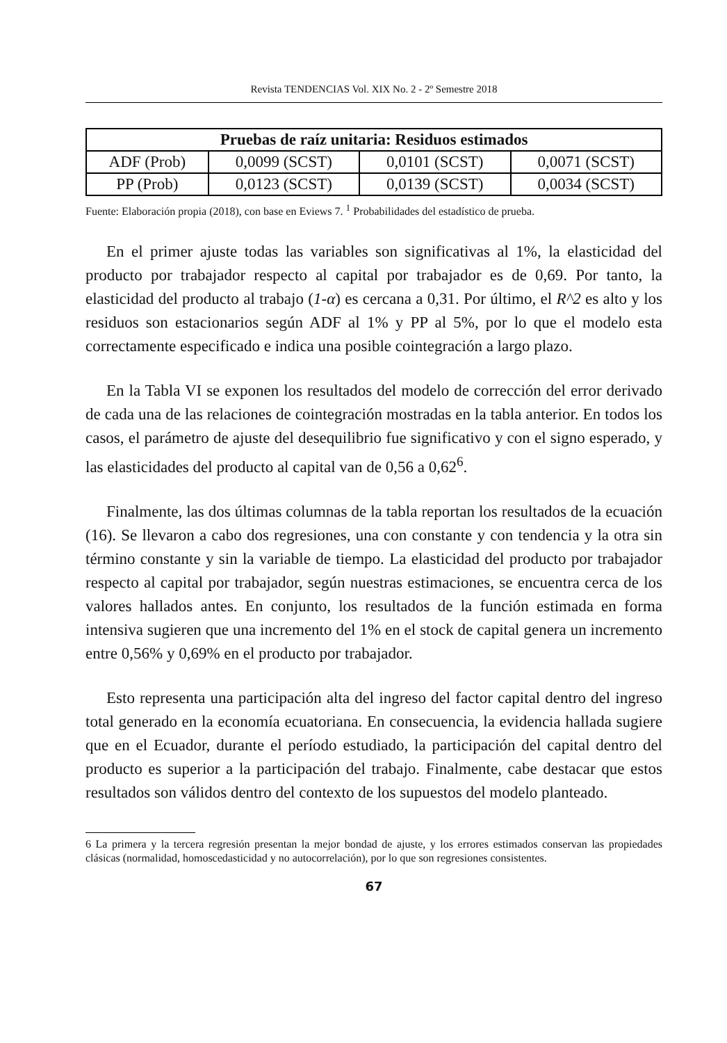Revista TENDENCIAS Vol. XIX No. 2 - 2º Semestre 2018
| Pruebas de raíz unitaria: Residuos estimados | | | |
| --- | --- | --- | --- |
| ADF (Prob) | 0,0099 (SCST) | 0,0101 (SCST) | 0,0071 (SCST) |
| PP (Prob) | 0,0123 (SCST) | 0,0139 (SCST) | 0,0034 (SCST) |
Fuente: Elaboración propia (2018), con base en Eviews 7. <sup>1</sup> Probabilidades del estadístico de prueba.
En el primer ajuste todas las variables son significativas al 1%, la elasticidad del producto por trabajador respecto al capital por trabajador es de 0,69. Por tanto, la elasticidad del producto al trabajo (1-α) es cercana a 0,31. Por último, el R^2 es alto y los residuos son estacionarios según ADF al 1% y PP al 5%, por lo que el modelo esta correctamente especificado e indica una posible cointegración a largo plazo.
En la Tabla VI se exponen los resultados del modelo de corrección del error derivado de cada una de las relaciones de cointegración mostradas en la tabla anterior. En todos los casos, el parámetro de ajuste del desequilibrio fue significativo y con el signo esperado, y las elasticidades del producto al capital van de 0,56 a 0,62<sup>6</sup>.
Finalmente, las dos últimas columnas de la tabla reportan los resultados de la ecuación (16). Se llevaron a cabo dos regresiones, una con constante y con tendencia y la otra sin término constante y sin la variable de tiempo. La elasticidad del producto por trabajador respecto al capital por trabajador, según nuestras estimaciones, se encuentra cerca de los valores hallados antes. En conjunto, los resultados de la función estimada en forma intensiva sugieren que una incremento del 1% en el stock de capital genera un incremento entre 0,56% y 0,69% en el producto por trabajador.
Esto representa una participación alta del ingreso del factor capital dentro del ingreso total generado en la economía ecuatoriana. En consecuencia, la evidencia hallada sugiere que en el Ecuador, durante el período estudiado, la participación del capital dentro del producto es superior a la participación del trabajo. Finalmente, cabe destacar que estos resultados son válidos dentro del contexto de los supuestos del modelo planteado.
6 La primera y la tercera regresión presentan la mejor bondad de ajuste, y los errores estimados conservan las propiedades clásicas (normalidad, homoscedasticidad y no autocorrelación), por lo que son regresiones consistentes.
67